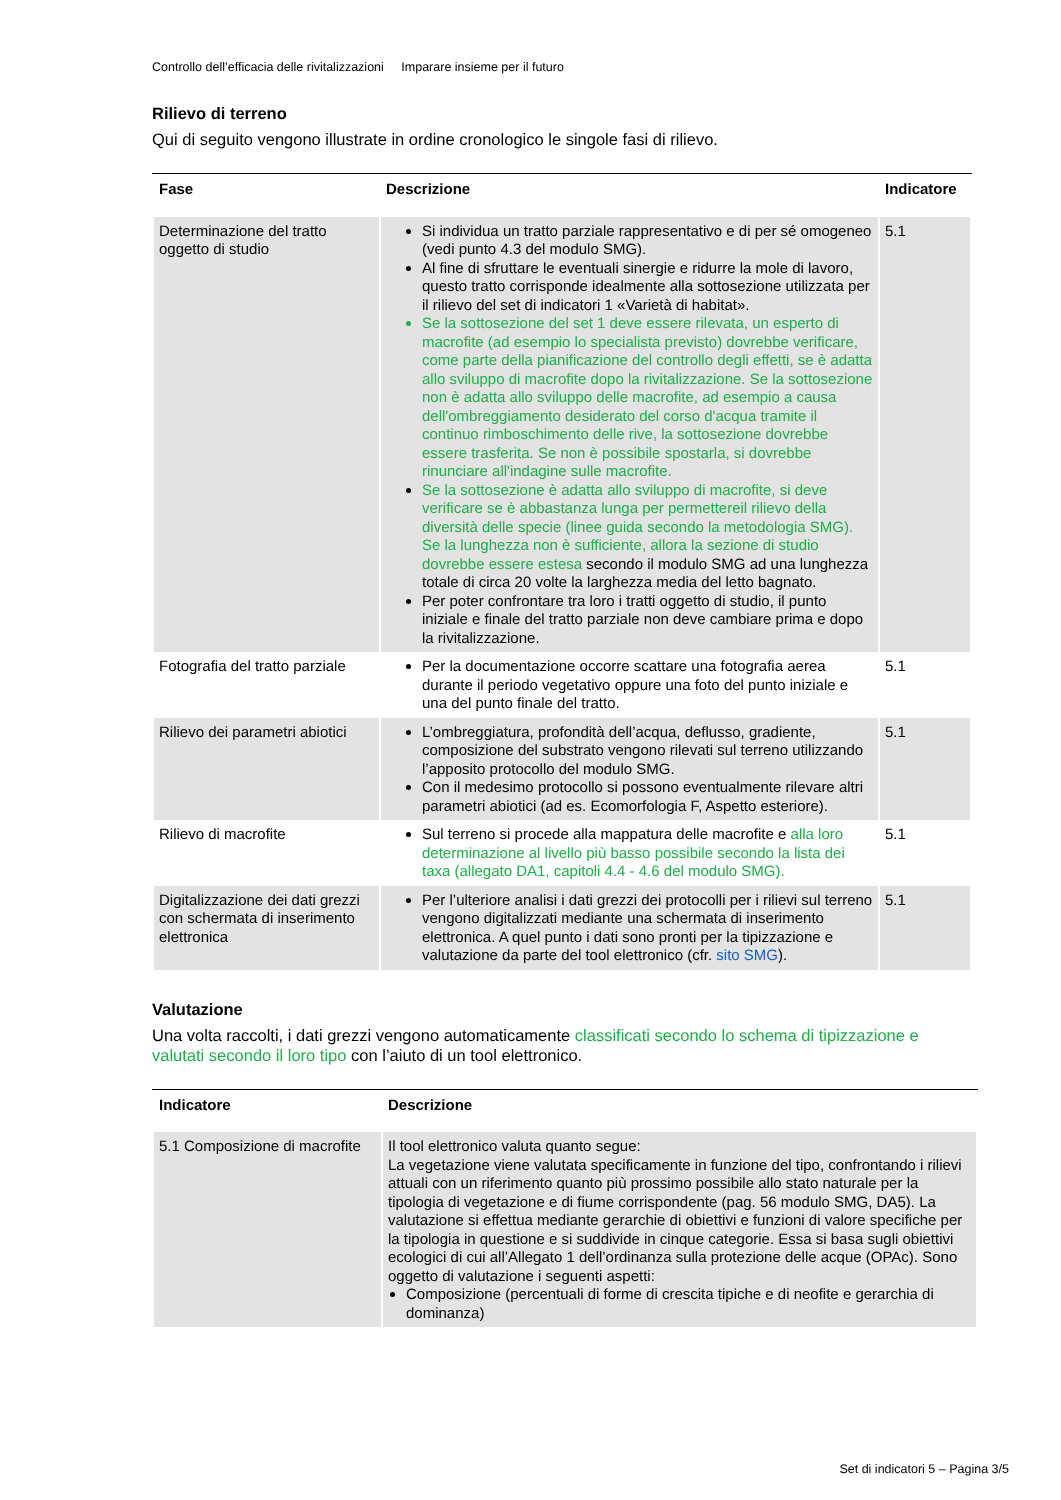Controllo dell’efficacia delle rivitalizzazioni Imparare insieme per il futuro
Rilievo di terreno
Qui di seguito vengono illustrate in ordine cronologico le singole fasi di rilievo.
| Fase | Descrizione | Indicatore |
| --- | --- | --- |
| Determinazione del tratto oggetto di studio | Si individua un tratto parziale rappresentativo e di per sé omogeneo (vedi punto 4.3 del modulo SMG). Al fine di sfruttare le eventuali sinergie e ridurre la mole di lavoro, questo tratto corrisponde idealmente alla sottosezione utilizzata per il rilievo del set di indicatori 1 «Varietà di habitat». Se la sottosezione del set 1 deve essere rilevata, un esperto di macrofite (ad esempio lo specialista previsto) dovrebbe verificare, come parte della pianificazione del controllo degli effetti, se è adatta allo sviluppo di macrofite dopo la rivitalizzazione. Se la sottosezione non è adatta allo sviluppo delle macrofite, ad esempio a causa dell'ombreggiamento desiderato del corso d'acqua tramite il continuo rimboschimento delle rive, la sottosezione dovrebbe essere trasferita. Se non è possibile spostarla, si dovrebbe rinunciare all'indagine sulle macrofite. Se la sottosezione è adatta allo sviluppo di macrofite, si deve verificare se è abbastanza lunga per permettereil rilievo della diversità delle specie (linee guida secondo la metodologia SMG). Se la lunghezza non è sufficiente, allora la sezione di studio dovrebbe essere estesa secondo il modulo SMG ad una lunghezza totale di circa 20 volte la larghezza media del letto bagnato. Per poter confrontare tra loro i tratti oggetto di studio, il punto iniziale e finale del tratto parziale non deve cambiare prima e dopo la rivitalizzazione. | 5.1 |
| Fotografia del tratto parziale | Per la documentazione occorre scattare una fotografia aerea durante il periodo vegetativo oppure una foto del punto iniziale e una del punto finale del tratto. | 5.1 |
| Rilievo dei parametri abiotici | L’ombreggiatura, profondità dell’acqua, deflusso, gradiente, composizione del substrato vengono rilevati sul terreno utilizzando l’apposito protocollo del modulo SMG. Con il medesimo protocollo si possono eventualmente rilevare altri parametri abiotici (ad es. Ecomorfologia F, Aspetto esteriore). | 5.1 |
| Rilievo di macrofite | Sul terreno si procede alla mappatura delle macrofite e alla loro determinazione al livello più basso possibile secondo la lista dei taxa (allegato DA1, capitoli 4.4 - 4.6 del modulo SMG). | 5.1 |
| Digitalizzazione dei dati grezzi con schermata di inserimento elettronica | Per l’ulteriore analisi i dati grezzi dei protocolli per i rilievi sul terreno vengono digitalizzati mediante una schermata di inserimento elettronica. A quel punto i dati sono pronti per la tipizzazione e valutazione da parte del tool elettronico (cfr. sito SMG ). | 5.1 |
Valutazione
Una volta raccolti, i dati grezzi vengono automaticamente classificati secondo lo schema di tipizzazione e valutati secondo il loro tipo con l’aiuto di un tool elettronico.
| Indicatore | Descrizione |
| --- | --- |
| 5.1 Composizione di macrofite | Il tool elettronico valuta quanto segue: La vegetazione viene valutata specificamente in funzione del tipo, confrontando i rilievi attuali con un riferimento quanto più prossimo possibile allo stato naturale per la tipologia di vegetazione e di fiume corrispondente (pag. 56 modulo SMG, DA5). La valutazione si effettua mediante gerarchie di obiettivi e funzioni di valore specifiche per la tipologia in questione e si suddivide in cinque categorie. Essa si basa sugli obiettivi ecologici di cui all’Allegato 1 dell’ordinanza sulla protezione delle acque (OPAc). Sono oggetto di valutazione i seguenti aspetti: Composizione (percentuali di forme di crescita tipiche e di neofite e gerarchia di dominanza) |
Set di indicatori 5 – Pagina 3/5